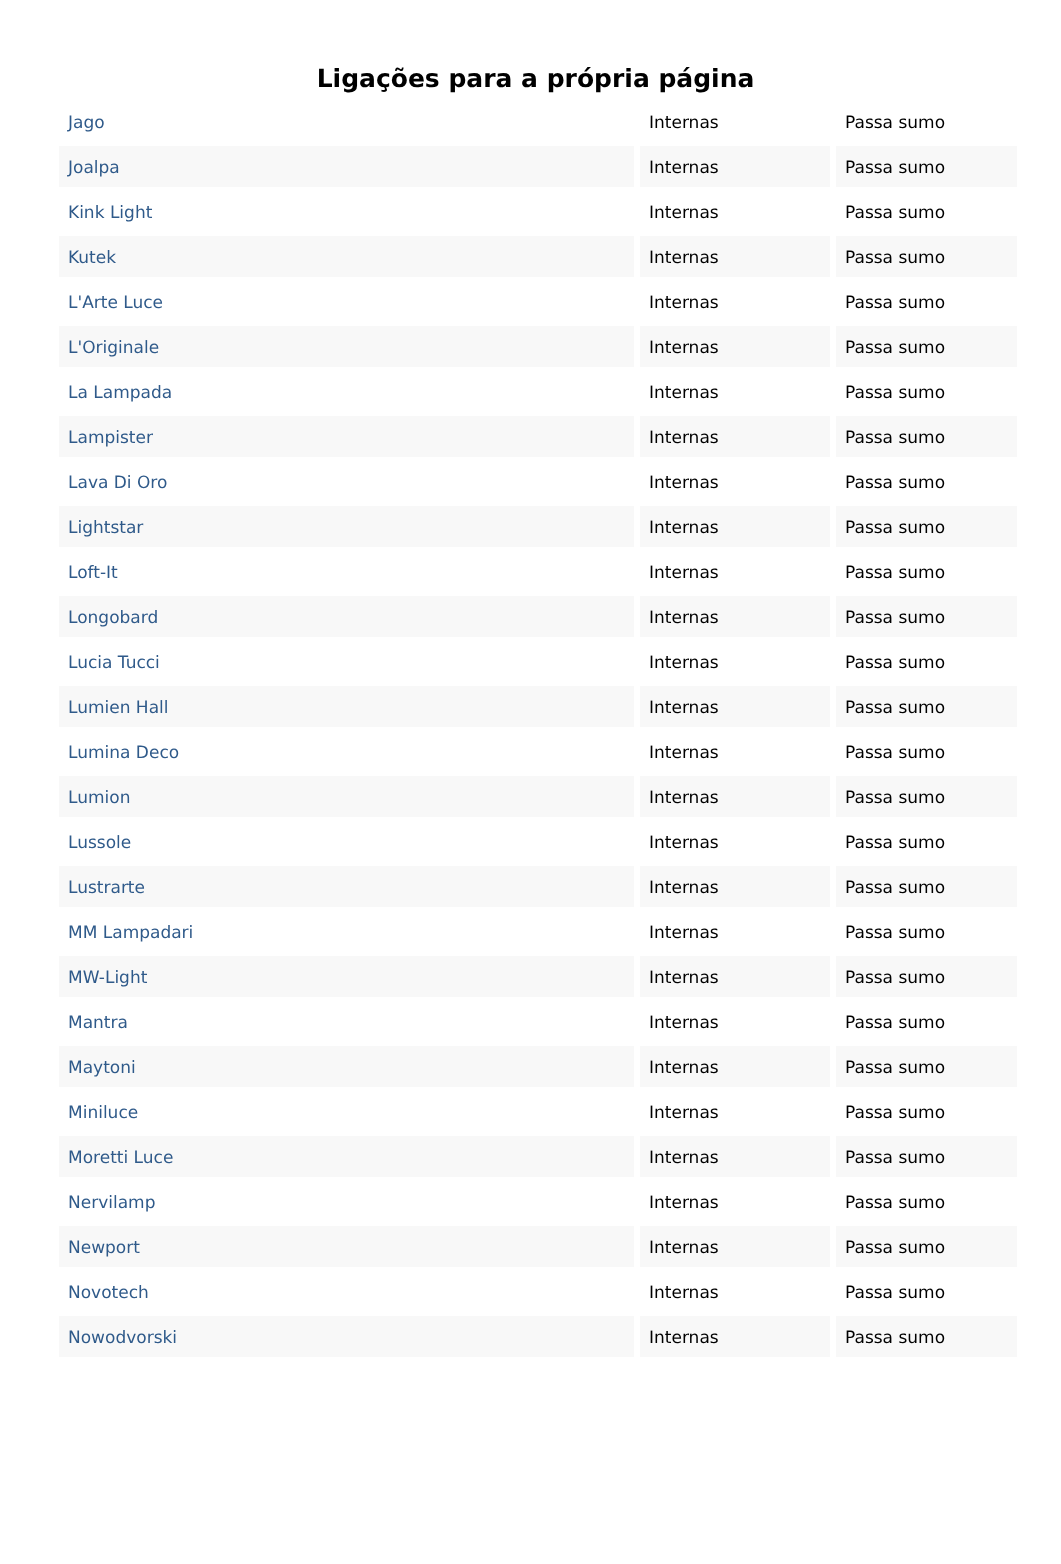Ligações para a própria página
| Jago | Internas | Passa sumo |
| Joalpa | Internas | Passa sumo |
| Kink Light | Internas | Passa sumo |
| Kutek | Internas | Passa sumo |
| L'Arte Luce | Internas | Passa sumo |
| L'Originale | Internas | Passa sumo |
| La Lampada | Internas | Passa sumo |
| Lampister | Internas | Passa sumo |
| Lava Di Oro | Internas | Passa sumo |
| Lightstar | Internas | Passa sumo |
| Loft-It | Internas | Passa sumo |
| Longobard | Internas | Passa sumo |
| Lucia Tucci | Internas | Passa sumo |
| Lumien Hall | Internas | Passa sumo |
| Lumina Deco | Internas | Passa sumo |
| Lumion | Internas | Passa sumo |
| Lussole | Internas | Passa sumo |
| Lustrarte | Internas | Passa sumo |
| MM Lampadari | Internas | Passa sumo |
| MW-Light | Internas | Passa sumo |
| Mantra | Internas | Passa sumo |
| Maytoni | Internas | Passa sumo |
| Miniluce | Internas | Passa sumo |
| Moretti Luce | Internas | Passa sumo |
| Nervilamp | Internas | Passa sumo |
| Newport | Internas | Passa sumo |
| Novotech | Internas | Passa sumo |
| Nowodvorski | Internas | Passa sumo |